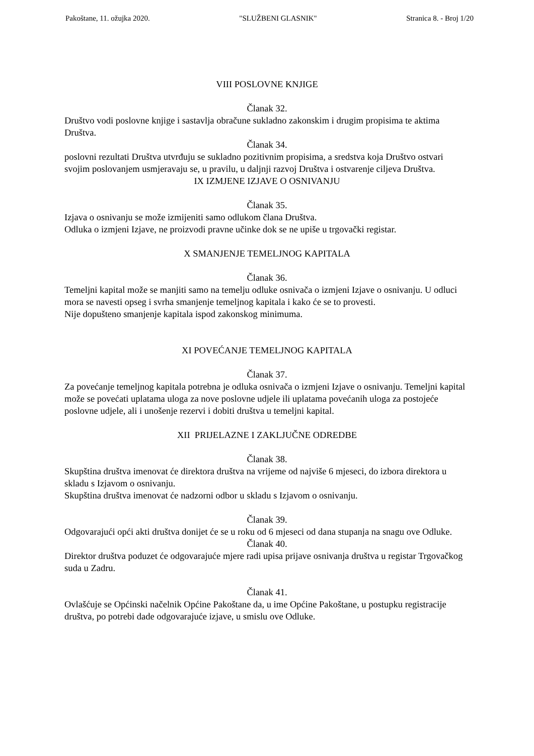Pakoštane, 11. ožujka 2020. "SLUŽBENI GLASNIK" Stranica 8. - Broj 1/20
VIII POSLOVNE KNJIGE
Članak 32.
Društvo vodi poslovne knjige i sastavlja obračune sukladno zakonskim i drugim propisima te aktima Društva.
Članak 34.
poslovni rezultati Društva utvrđuju se sukladno pozitivnim propisima, a sredstva koja Društvo ostvari svojim poslovanjem usmjeravaju se, u pravilu, u daljnji razvoj Društva i ostvarenje ciljeva Društva.
IX IZMJENE IZJAVE O OSNIVANJU
Članak 35.
Izjava o osnivanju se može izmijeniti samo odlukom člana Društva.
Odluka o izmjeni Izjave, ne proizvodi pravne učinke dok se ne upiše u trgovački registar.
X SMANJENJE TEMELJNOG KAPITALA
Članak 36.
Temeljni kapital može se manjiti samo na temelju odluke osnivača o izmjeni Izjave o osnivanju. U odluci mora se navesti opseg i svrha smanjenje temeljnog kapitala i kako će se to provesti.
Nije dopušteno smanjenje kapitala ispod zakonskog minimuma.
XI POVEĆANJE TEMELJNOG KAPITALA
Članak 37.
Za povećanje temeljnog kapitala potrebna je odluka osnivača o izmjeni Izjave o osnivanju. Temeljni kapital može se povećati uplatama uloga za nove poslovne udjele ili uplatama povećanih uloga za postojeće poslovne udjele, ali i unošenje rezervi i dobiti društva u temeljni kapital.
XII PRIJELAZNE I ZAKLJUČNE ODREDBE
Članak 38.
Skupština društva imenovat će direktora društva na vrijeme od najviše 6 mjeseci, do izbora direktora u skladu s Izjavom o osnivanju.
Skupština društva imenovat će nadzorni odbor u skladu s Izjavom o osnivanju.
Članak 39.
Odgovarajući opći akti društva donijet će se u roku od 6 mjeseci od dana stupanja na snagu ove Odluke.
Članak 40.
Direktor društva poduzet će odgovarajuće mjere radi upisa prijave osnivanja društva u registar Trgovačkog suda u Zadru.
Članak 41.
Ovlašćuje se Općinski načelnik Općine Pakoštane da, u ime Općine Pakoštane, u postupku registracije društva, po potrebi dade odgovarajuće izjave, u smislu ove Odluke.